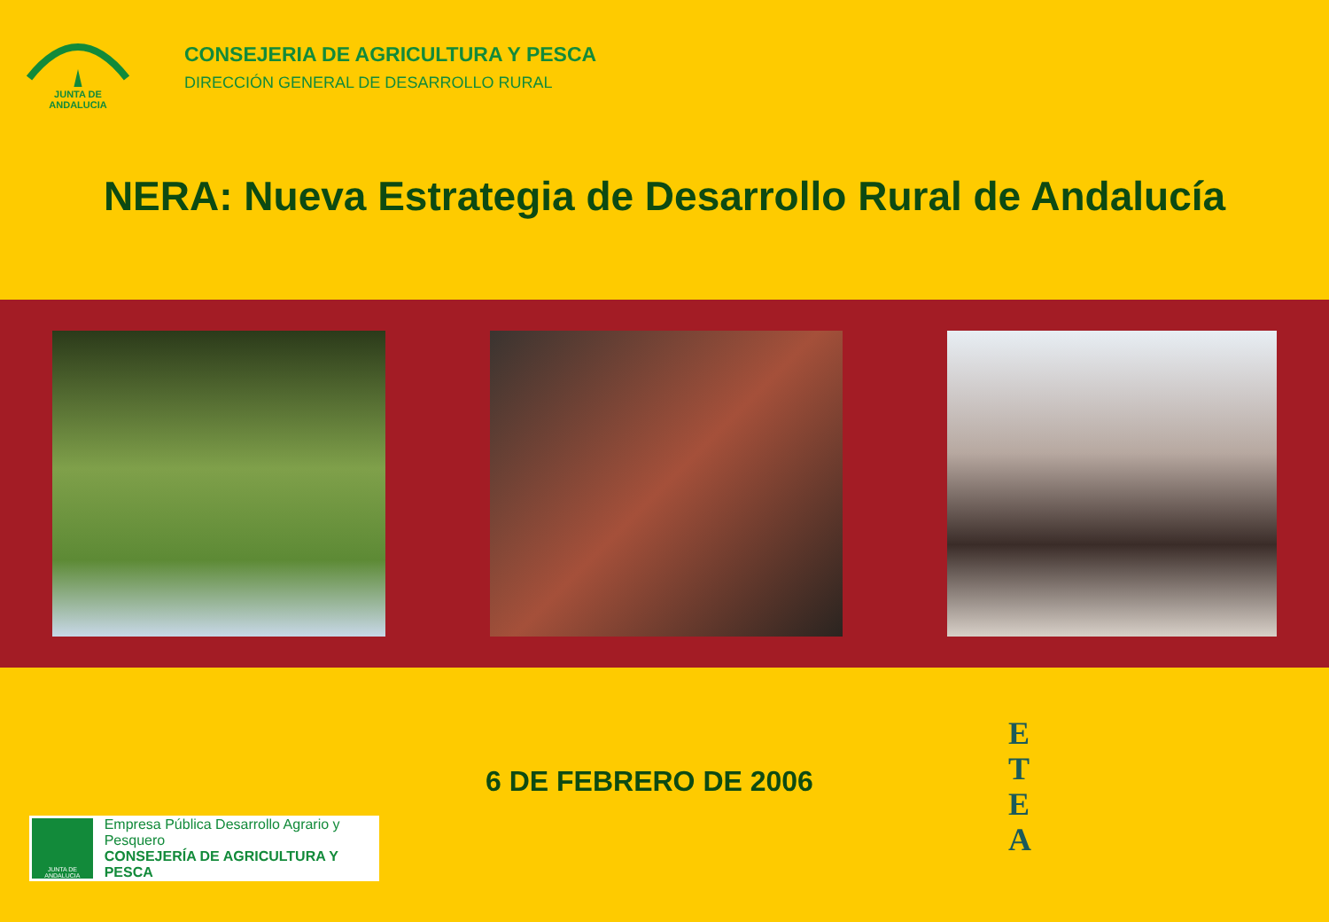JUNTA DE ANDALUCIA
CONSEJERIA DE AGRICULTURA Y PESCA
DIRECCIÓN GENERAL DE DESARROLLO RURAL
NERA: Nueva Estrategia de Desarrollo Rural de Andalucía
JUNTA DE ANDALUCIA
Empresa Pública Desarrollo Agrario y Pesquero
CONSEJERÍA DE AGRICULTURA Y PESCA
6 DE FEBRERO DE 2006
E
T
E
A